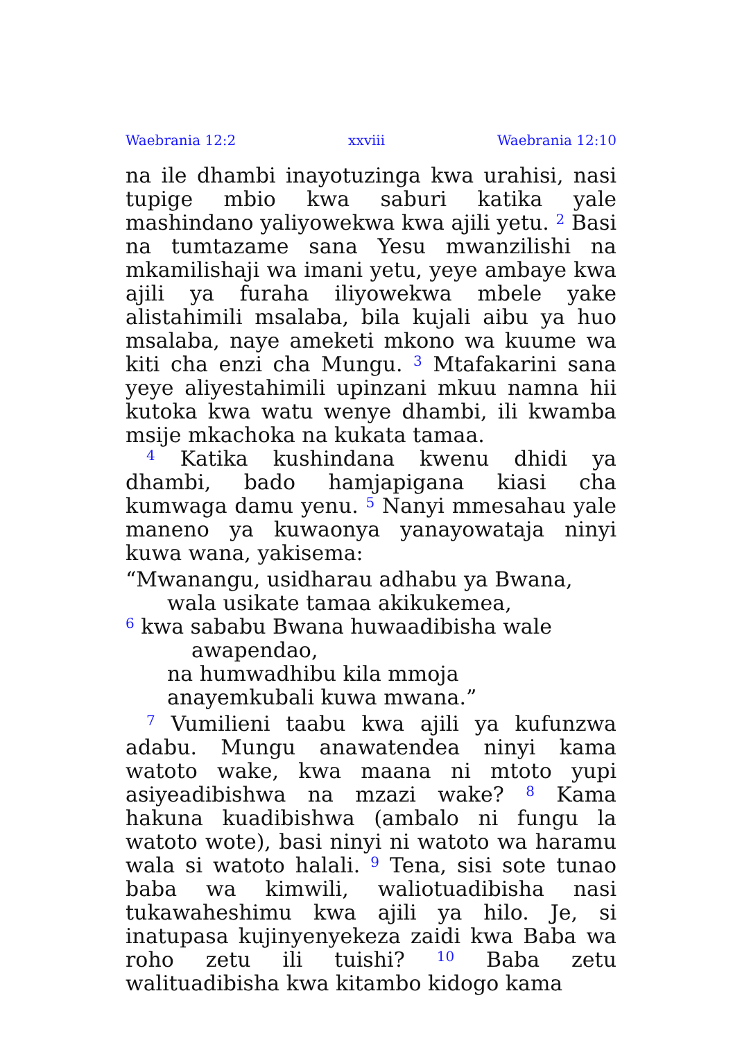Waebrania 12:2 xxviii Waebrania 12:10
na ile dhambi inayotuzinga kwa urahisi, nasi tupige mbio kwa saburi katika yale mashindano yaliyowekwa kwa ajili yetu. <sup>2</sup> Basi na tumtazame sana Yesu mwanzilishi na mkamilishaji wa imani yetu, yeye ambaye kwa ajili ya furaha iliyowekwa mbele yake alistahimili msalaba, bila kujali aibu ya huo msalaba, naye ameketi mkono wa kuume wa kiti cha enzi cha Mungu. <sup>3</sup> Mtafakarini sana yeye aliyestahimili upinzani mkuu namna hii kutoka kwa watu wenye dhambi, ili kwamba msije mkachoka na kukata tamaa.
<sup>4</sup> Katika kushindana kwenu dhidi ya dhambi, bado hamjapigana kiasi cha kumwaga damu yenu. <sup>5</sup> Nanyi mmesahau yale maneno ya kuwaonya yanayowataja ninyi kuwa wana, yakisema:
“Mwanangu, usidharau adhabu ya Bwana,
wala usikate tamaa akikukemea,
<sup>6</sup> kwa sababu Bwana huwaadibisha wale
awapendao,
na humwadhibu kila mmoja
anayemkubali kuwa mwana.”
<sup>7</sup> Vumilieni taabu kwa ajili ya kufunzwa adabu. Mungu anawatendea ninyi kama watoto wake, kwa maana ni mtoto yupi asiyeadibishwa na mzazi wake? <sup>8</sup> Kama hakuna kuadibishwa (ambalo ni fungu la watoto wote), basi ninyi ni watoto wa haramu wala si watoto halali. <sup>9</sup> Tena, sisi sote tunao baba wa kimwili, waliotuadibisha nasi tukawaheshimu kwa ajili ya hilo. Je, si inatupasa kujinyenyekeza zaidi kwa Baba wa roho zetu ili tuishi? <sup>10</sup> Baba zetu walituadibisha kwa kitambo kidogo kama